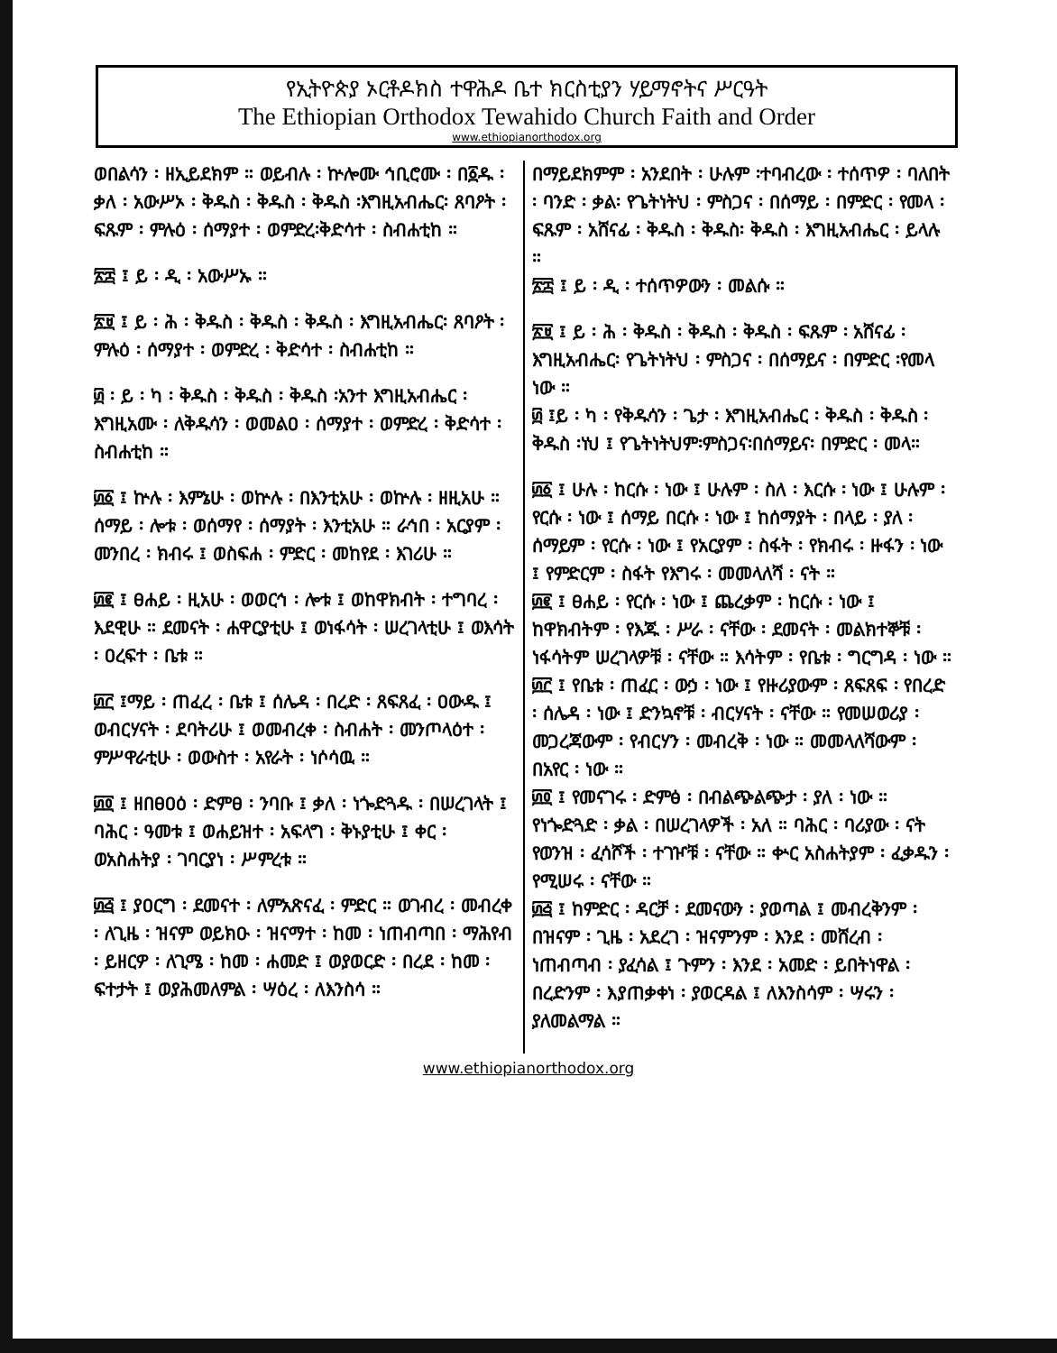የኢትዮጵያ ኦርቶዶክስ ተዋሕዶ ቤተ ክርስቲያን ሃይማኖትና ሥርዓት
The Ethiopian Orthodox Tewahido Church Faith and Order
www.ethiopianorthodox.org
ወበልሳን ፡ ዘኢይደክም ። ወይብሉ ፡ ኵሎሙ ኅቢሮሙ ፡ በ፩ዱ ፡ ቃለ ፡ አውሥኦ ፡ ቅዱስ ፡ ቅዱስ ፡ ቅዱስ ፡እግዚአብሔር፡ ጸባዖት ፡ ፍጹም ፡ ምሉዕ ፡ ሰማያተ ፡ ወምድረ፡ቅድሳተ ፡ ስብሐቲከ ።
፳፰ ፤ ይ ፡ ዲ ፡ አውሥኡ ።
፳፱ ፤ ይ ፡ ሕ ፡ ቅዱስ ፡ ቅዱስ ፡ ቅዱስ ፡ እግዚአብሔር፡ ጸባዖት ፡ ምሉዕ ፡ ሰማያተ ፡ ወምድረ ፡ ቅድሳተ ፡ ስብሐቲከ ።
፴ ፡ ይ ፡ ካ ፡ ቅዱስ ፡ ቅዱስ ፡ ቅዱስ ፡አንተ እግዚአብሔር ፡ እግዚአሙ ፡ ለቅዱሳን ፡ ወመልዐ ፡ ሰማያተ ፡ ወምድረ ፡ ቅድሳተ ፡ ስብሐቲከ ።
፴፩ ፤ ኵሉ ፡ እምኔሁ ፡ ወኵሉ ፡ በእንቲአሁ ፡ ወኵሉ ፡ ዘዚአሁ ። ሰማይ ፡ ሎቱ ፡ ወሰማየ ፡ ሰማያት ፡ እንቲአሁ ። ራኅበ ፡ አርያም ፡ መንበረ ፡ ክብሩ ፤ ወስፍሐ ፡ ምድር ፡ መከየደ ፡ እገሪሁ ።
፴፪ ፤ ፀሐይ ፡ ዚአሁ ፡ ወወርኅ ፡ ሎቱ ፤ ወከዋክብት ፡ ተግባረ ፡ እደዊሁ ። ደመናት ፡ ሐዋርያቲሁ ፤ ወነፋሳት ፡ ሠረገላቲሁ ፤ ወእሳት ፡ ዐረፍተ ፡ ቤቱ ።
፴፫ ፤ማይ ፡ ጠፈረ ፡ ቤቱ ፤ ሰሌዳ ፡ በረድ ፡ ጸፍጸፈ ፡ ዐውዱ ፤ ወብርሃናት ፡ ደባትሪሁ ፤ ወመብረቀ ፡ ስብሐት ፡ መንጦላዕተ ፡ ምሥዋራቲሁ ፡ ወውስተ ፡ አየራት ፡ ነሶሳዉ ።
፴፬ ፤ ዘበፀዐዕ ፡ ድምፀ ፡ ንባቡ ፤ ቃለ ፡ ነጐድጓዱ ፡ በሠረገላት ፤ ባሕር ፡ ዓመቱ ፤ ወሐይዝተ ፡ አፍላግ ፡ ቅኑያቲሁ ፤ ቀር ፡ ወአስሐትያ ፡ ገባርያነ ፡ ሥምረቱ ።
፴፭ ፤ ያዐርግ ፡ ደመናተ ፡ ለምአጽናፈ ፡ ምድር ። ወገብረ ፡ መብረቀ ፡ ለጊዜ ፡ ዝናም ወይክዑ ፡ ዝናማተ ፡ ከመ ፡ ነጠብጣበ ፡ ማሕየብ ፡ ይዘርዎ ፡ ለጊሜ ፡ ከመ ፡ ሐመድ ፤ ወያወርድ ፡ በረደ ፡ ከመ ፡ ፍተታት ፤ ወያሕመለምል ፡ ሣዕረ ፡ ለእንስሳ ።
በማይደክምም ፡ አንደበት ፡ ሁሉም ፡ተባብረው ፡ ተሰጥዎ ፡ ባለበት ፡ ባንድ ፡ ቃል፡ የጌትነትህ ፡ ምስጋና ፡ በሰማይ ፡ በምድር ፡ የመላ ፡ ፍጹም ፡ አሸናፊ ፡ ቅዱስ ፡ ቅዱስ፡ ቅዱስ ፡ እግዚአብሔር ፡ ይላሉ ።
፳፰ ፤ ይ ፡ ዲ ፡ ተሰጥዎውን ፡ መልሱ ።
፳፱ ፤ ይ ፡ ሕ ፡ ቅዱስ ፡ ቅዱስ ፡ ቅዱስ ፡ ፍጹም ፡ አሸናፊ ፡ እግዚአብሔር፡ የጌትነትህ ፡ ምስጋና ፡ በሰማይና ፡ በምድር ፡የመላ ነው ።
፴ ፤ይ ፡ ካ ፡ የቅዱሳን ፡ ጌታ ፡ እግዚአብሔር ፡ ቅዱስ ፡ ቅዱስ ፡ ቅዱስ ፡ነህ ፤ የጌትነትህም፡ምስጋና፡በሰማይና፡ በምድር ፡ መላ።
፴፩ ፤ ሁሉ ፡ ከርሱ ፡ ነው ፤ ሁሉም ፡ ስለ ፡ እርሱ ፡ ነው ፤ ሁሉም ፡ የርሱ ፡ ነው ፤ ሰማይ በርሱ ፡ ነው ፤ ከሰማያት ፡ በላይ ፡ ያለ ፡ ሰማይም ፡ የርሱ ፡ ነው ፤ የአርያም ፡ ስፋት ፡ የክብሩ ፡ ዙፋን ፡ ነው ፤ የምድርም ፡ ስፋት የእግሩ ፡ መመላለሻ ፡ ናት ።
፴፪ ፤ ፀሐይ ፡ የርሱ ፡ ነው ፤ ጨረቃም ፡ ከርሱ ፡ ነው ፤ ከዋክብትም ፡ የእጁ ፡ ሥራ ፡ ናቸው ፡ ደመናት ፡ መልክተኞቹ ፡ ነፋሳትም ሠረገላዎቹ ፡ ናቸው ። እሳትም ፡ የቤቱ ፡ ግርግዳ ፡ ነው ።
፴፫ ፤ የቤቱ ፡ ጠፈር ፡ ውኃ ፡ ነው ፤ የዙሪያውም ፡ ጸፍጸፍ ፡ የበረድ ፡ ሰሌዳ ፡ ነው ፤ ድንኳኖቹ ፡ ብርሃናት ፡ ናቸው ። የመሠወሪያ ፡ መጋረጃውም ፡ የብርሃን ፡ መብረቅ ፡ ነው ። መመላለሻውም ፡ በአየር ፡ ነው ።
፴፬ ፤ የመናገሩ ፡ ድምፅ ፡ በብልጭልጭታ ፡ ያለ ፡ ነው ። የነጐድጓድ ፡ ቃል ፡ በሠረገላዎች ፡ አለ ። ባሕር ፡ ባሪያው ፡ ናት የወንዝ ፡ ፈሳሾች ፡ ተገዦቹ ፡ ናቸው ። ቍር አስሐትያም ፡ ፈቃዱን ፡ የሚሠሩ ፡ ናቸው ።
፴፭ ፤ ከምድር ፡ ዳርቻ ፡ ደመናውን ፡ ያወጣል ፤ መብረቅንም ፡ በዝናም ፡ ጊዜ ፡ አደረገ ፡ ዝናምንም ፡ እንደ ፡ መሸረብ ፡ ነጠብጣብ ፡ ያፈሳል ፤ ጉምን ፡ እንደ ፡ አመድ ፡ ይበትነዋል ፡ በረድንም ፡ እያጠቃቀነ ፡ ያወርዳል ፤ ለእንስሳም ፡ ሣሩን ፡ ያለመልማል ።
www.ethiopianorthodox.org